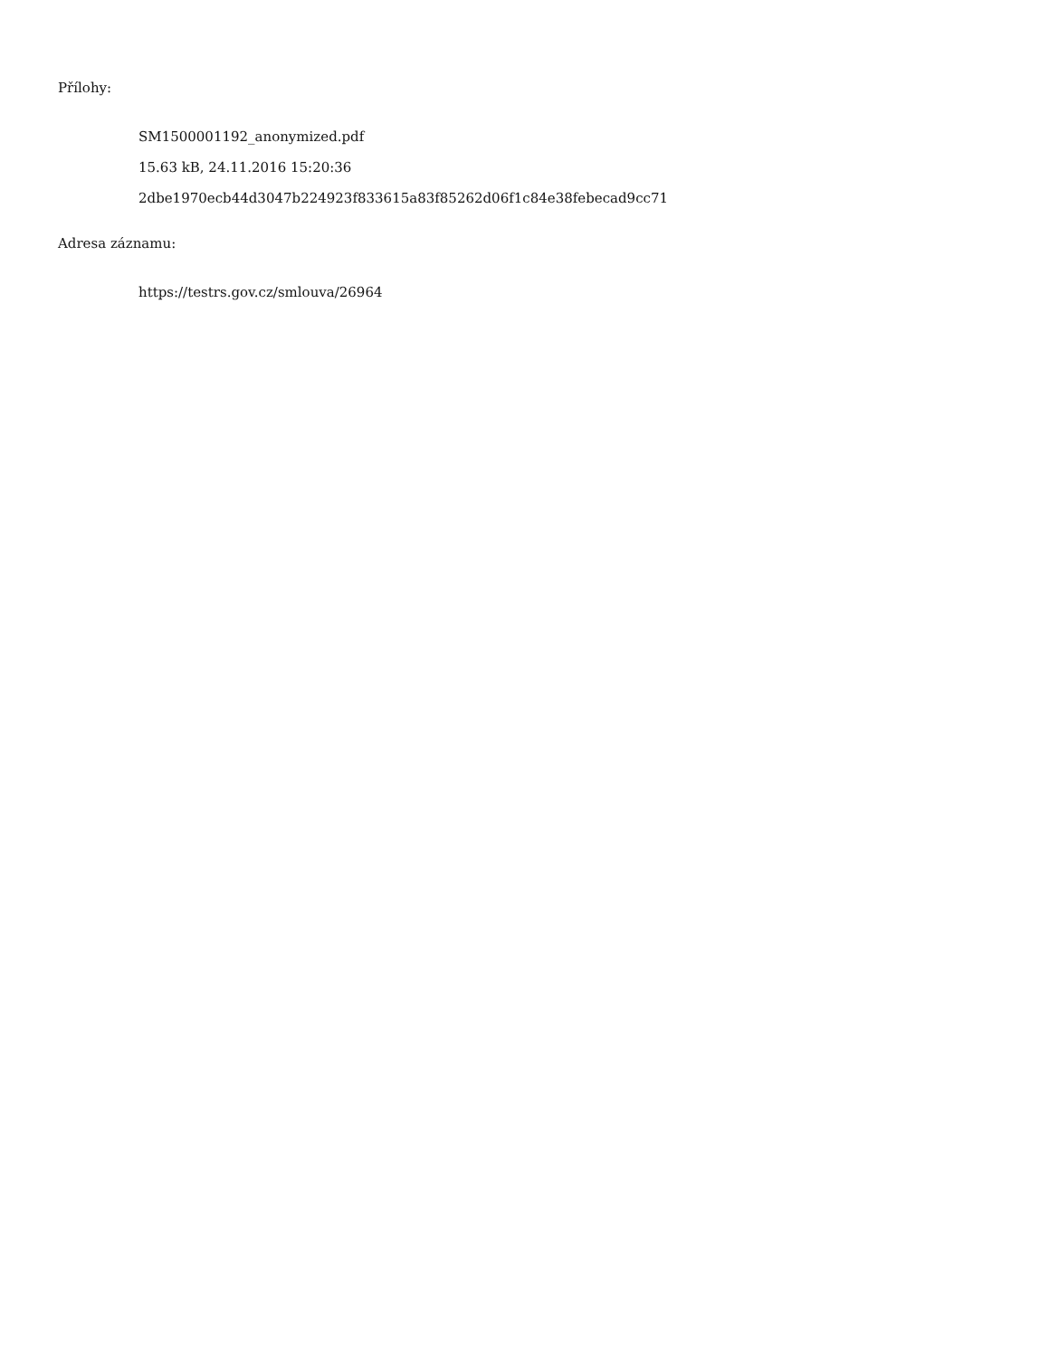Přílohy:
SM1500001192_anonymized.pdf
15.63 kB, 24.11.2016 15:20:36
2dbe1970ecb44d3047b224923f833615a83f85262d06f1c84e38febecad9cc71
Adresa záznamu:
https://testrs.gov.cz/smlouva/26964